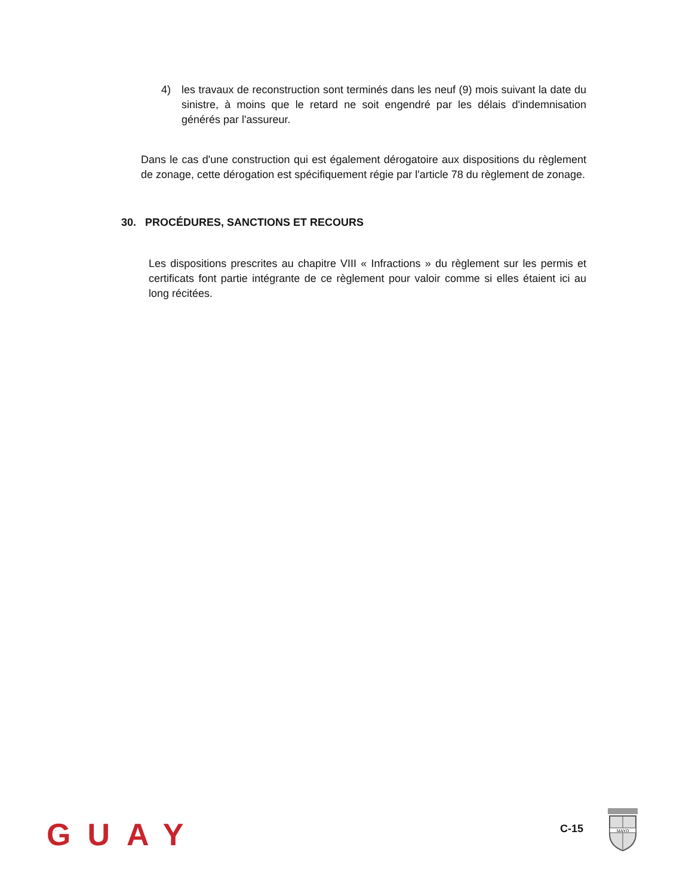4) les travaux de reconstruction sont terminés dans les neuf (9) mois suivant la date du sinistre, à moins que le retard ne soit engendré par les délais d'indemnisation générés par l'assureur.
Dans le cas d'une construction qui est également dérogatoire aux dispositions du règlement de zonage, cette dérogation est spécifiquement régie par l'article 78 du règlement de zonage.
30. PROCÉDURES, SANCTIONS ET RECOURS
Les dispositions prescrites au chapitre VIII « Infractions » du règlement sur les permis et certificats font partie intégrante de ce règlement pour valoir comme si elles étaient ici au long récitées.
GUAY C-15
MAYO